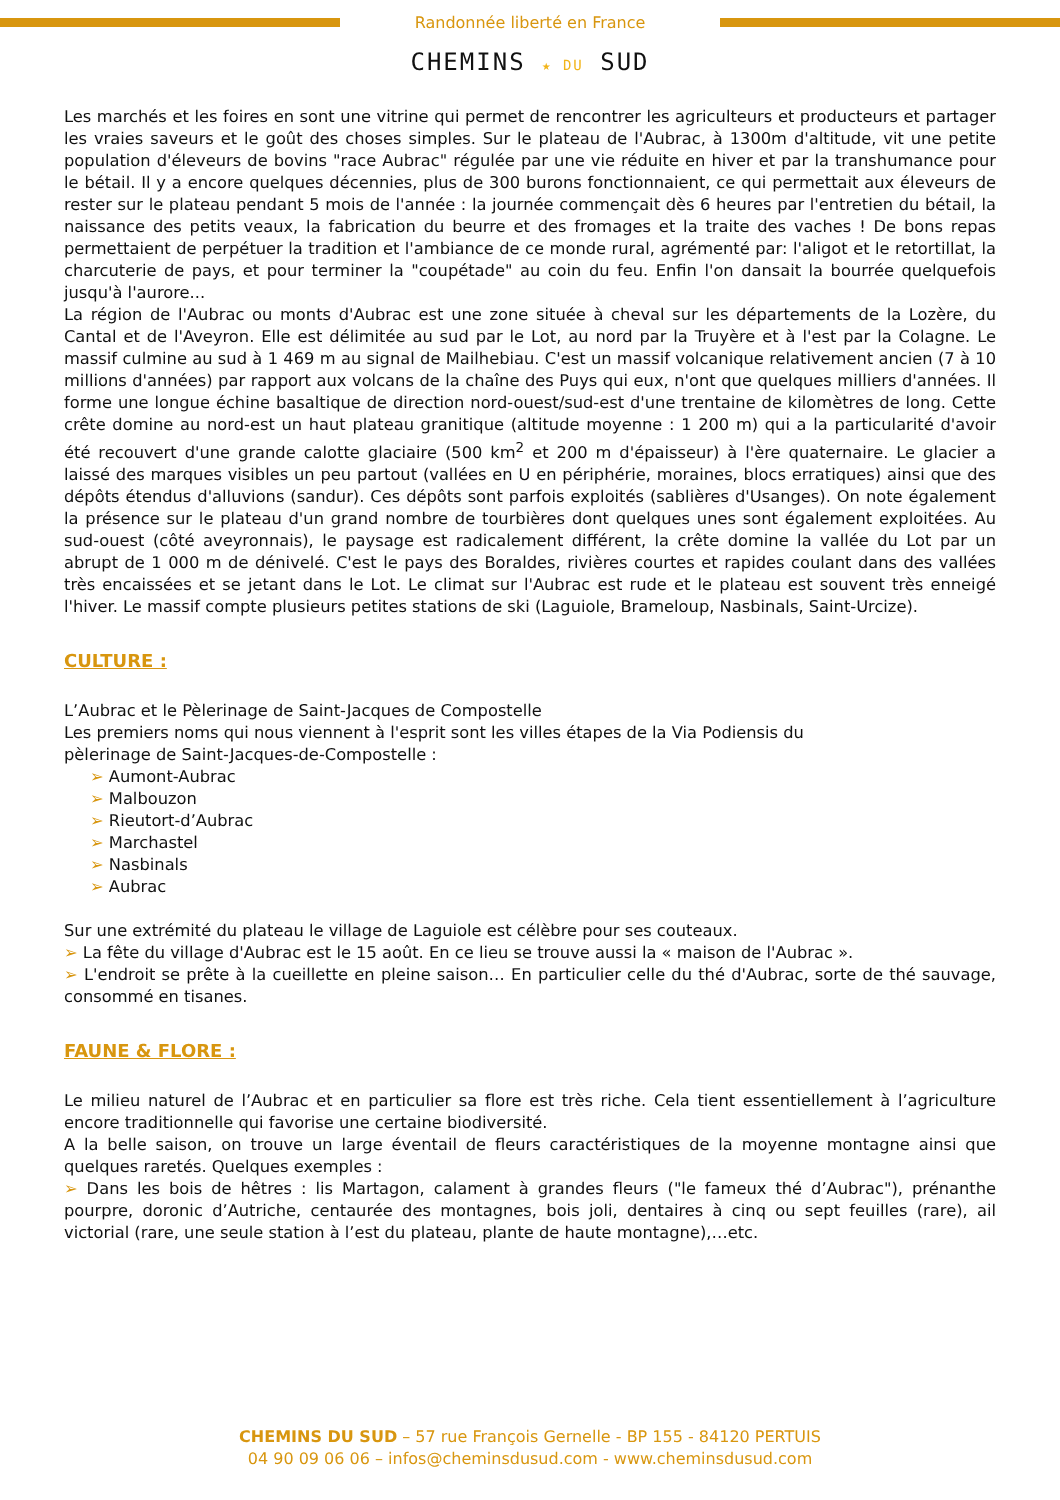Randonnée liberté en France
CHEMINS ★ DU SUD
Les marchés et les foires en sont une vitrine qui permet de rencontrer les agriculteurs et producteurs et partager les vraies saveurs et le goût des choses simples. Sur le plateau de l'Aubrac, à 1300m d'altitude, vit une petite population d'éleveurs de bovins "race Aubrac" régulée par une vie réduite en hiver et par la transhumance pour le bétail. Il y a encore quelques décennies, plus de 300 burons fonctionnaient, ce qui permettait aux éleveurs de rester sur le plateau pendant 5 mois de l'année : la journée commençait dès 6 heures par l'entretien du bétail, la naissance des petits veaux, la fabrication du beurre et des fromages et la traite des vaches ! De bons repas permettaient de perpétuer la tradition et l'ambiance de ce monde rural, agrémenté par: l'aligot et le retortillat, la charcuterie de pays, et pour terminer la "coupétade" au coin du feu. Enfin l'on dansait la bourrée quelquefois jusqu'à l'aurore...
La région de l'Aubrac ou monts d'Aubrac est une zone située à cheval sur les départements de la Lozère, du Cantal et de l'Aveyron. Elle est délimitée au sud par le Lot, au nord par la Truyère et à l'est par la Colagne. Le massif culmine au sud à 1 469 m au signal de Mailhebiau. C'est un massif volcanique relativement ancien (7 à 10 millions d'années) par rapport aux volcans de la chaîne des Puys qui eux, n'ont que quelques milliers d'années. Il forme une longue échine basaltique de direction nord-ouest/sud-est d'une trentaine de kilomètres de long. Cette crête domine au nord-est un haut plateau granitique (altitude moyenne : 1 200 m) qui a la particularité d'avoir été recouvert d'une grande calotte glaciaire (500 km<sup>2</sup> et 200 m d'épaisseur) à l'ère quaternaire. Le glacier a laissé des marques visibles un peu partout (vallées en U en périphérie, moraines, blocs erratiques) ainsi que des dépôts étendus d'alluvions (sandur). Ces dépôts sont parfois exploités (sablières d'Usanges). On note également la présence sur le plateau d'un grand nombre de tourbières dont quelques unes sont également exploitées. Au sud-ouest (côté aveyronnais), le paysage est radicalement différent, la crête domine la vallée du Lot par un abrupt de 1 000 m de dénivelé. C'est le pays des Boraldes, rivières courtes et rapides coulant dans des vallées très encaissées et se jetant dans le Lot. Le climat sur l'Aubrac est rude et le plateau est souvent très enneigé l'hiver. Le massif compte plusieurs petites stations de ski (Laguiole, Brameloup, Nasbinals, Saint-Urcize).
CULTURE :
L’Aubrac et le Pèlerinage de Saint-Jacques de Compostelle
Les premiers noms qui nous viennent à l'esprit sont les villes étapes de la Via Podiensis du
pèlerinage de Saint-Jacques-de-Compostelle :
➢ Aumont-Aubrac
➢ Malbouzon
➢ Rieutort-d’Aubrac
➢ Marchastel
➢ Nasbinals
➢ Aubrac
Sur une extrémité du plateau le village de Laguiole est célèbre pour ses couteaux.
➢ La fête du village d'Aubrac est le 15 août. En ce lieu se trouve aussi la « maison de l'Aubrac ».
➢ L'endroit se prête à la cueillette en pleine saison… En particulier celle du thé d'Aubrac, sorte de thé sauvage, consommé en tisanes.
FAUNE & FLORE :
Le milieu naturel de l’Aubrac et en particulier sa flore est très riche. Cela tient essentiellement à l’agriculture encore traditionnelle qui favorise une certaine biodiversité.
A la belle saison, on trouve un large éventail de fleurs caractéristiques de la moyenne montagne ainsi que quelques raretés. Quelques exemples :
➢ Dans les bois de hêtres : lis Martagon, calament à grandes fleurs ("le fameux thé d’Aubrac"), prénanthe pourpre, doronic d’Autriche, centaurée des montagnes, bois joli, dentaires à cinq ou sept feuilles (rare), ail victorial (rare, une seule station à l’est du plateau, plante de haute montagne),…etc.
CHEMINS DU SUD – 57 rue François Gernelle - BP 155 - 84120 PERTUIS
04 90 09 06 06 – infos@cheminsdusud.com - www.cheminsdusud.com